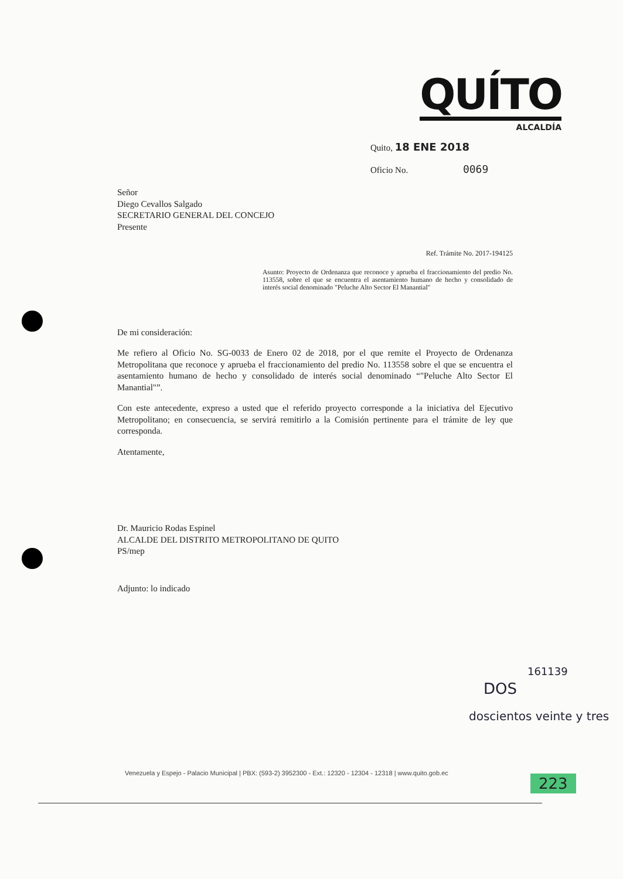QUÍTO
ALCALDÍA
Quito, 18 ENE 2018
Oficio No. 0069
Señor
Diego Cevallos Salgado
SECRETARIO GENERAL DEL CONCEJO
Presente
Ref. Trámite No. 2017-194125
Asunto: Proyecto de Ordenanza que reconoce y aprueba el fraccionamiento del predio No. 113558, sobre el que se encuentra el asentamiento humano de hecho y consolidado de interés social denominado "Peluche Alto Sector El Manantial"
De mi consideración:
Me refiero al Oficio No. SG-0033 de Enero 02 de 2018, por el que remite el Proyecto de Ordenanza Metropolitana que reconoce y aprueba el fraccionamiento del predio No. 113558 sobre el que se encuentra el asentamiento humano de hecho y consolidado de interés social denominado “"Peluche Alto Sector El Manantial"”.
Con este antecedente, expreso a usted que el referido proyecto corresponde a la iniciativa del Ejecutivo Metropolitano; en consecuencia, se servirá remitirlo a la Comisión pertinente para el trámite de ley que corresponda.
Atentamente,
Dr. Mauricio Rodas Espinel
ALCALDE DEL DISTRITO METROPOLITANO DE QUITO
PS/mep
Adjunto: lo indicado
161139
DOS
doscientos veinte y tres
Venezuela y Espejo - Palacio Municipal | PBX: (593-2) 3952300 - Ext.: 12320 - 12304 - 12318 | www.quito.gob.ec
223